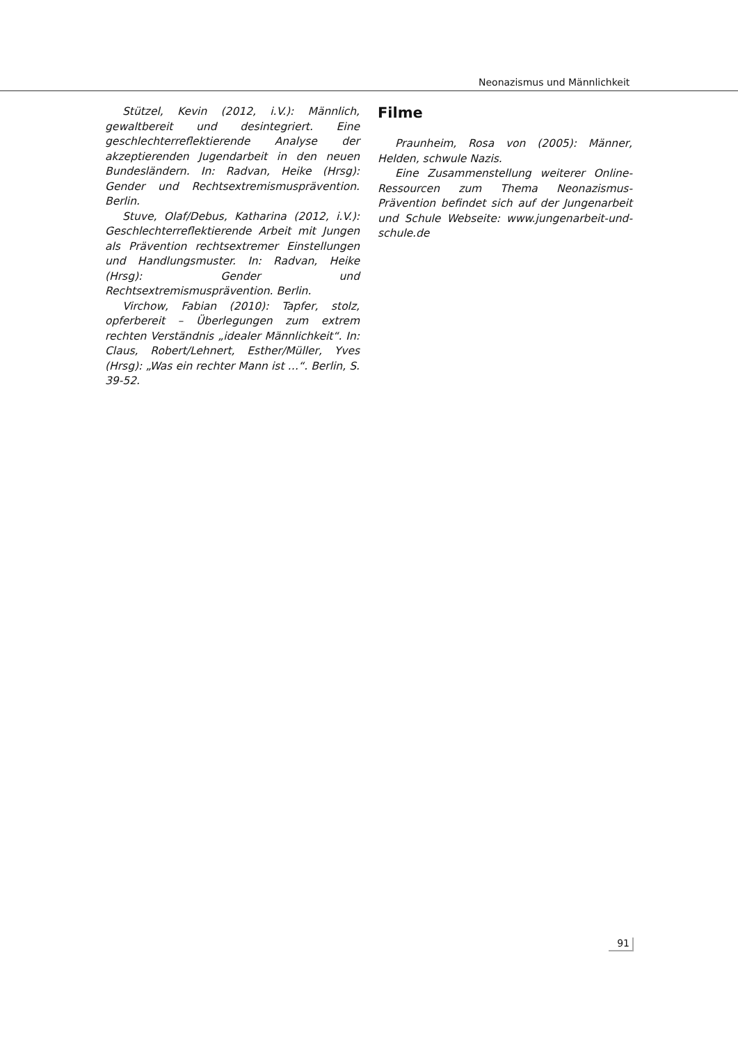Neonazismus und Männlichkeit
Stützel, Kevin (2012, i.V.): Männlich, gewaltbereit und desintegriert. Eine geschlechterreflektierende Analyse der akzeptierenden Jugendarbeit in den neuen Bundesländern. In: Radvan, Heike (Hrsg): Gender und Rechtsextremismusprävention. Berlin.
Stuve, Olaf/Debus, Katharina (2012, i.V.): Geschlechterreflektierende Arbeit mit Jungen als Prävention rechtsextremer Einstellungen und Handlungsmuster. In: Radvan, Heike (Hrsg): Gender und Rechtsextremismusprävention. Berlin.
Virchow, Fabian (2010): Tapfer, stolz, opferbereit – Überlegungen zum extrem rechten Verständnis „idealer Männlichkeit“. In: Claus, Robert/Lehnert, Esther/Müller, Yves (Hrsg): „Was ein rechter Mann ist …“. Berlin, S. 39-52.
Filme
Praunheim, Rosa von (2005): Männer, Helden, schwule Nazis.
Eine Zusammenstellung weiterer Online-Ressourcen zum Thema Neonazismus-Prävention befindet sich auf der Jungenarbeit und Schule Webseite: www.jungenarbeit-und-schule.de
91